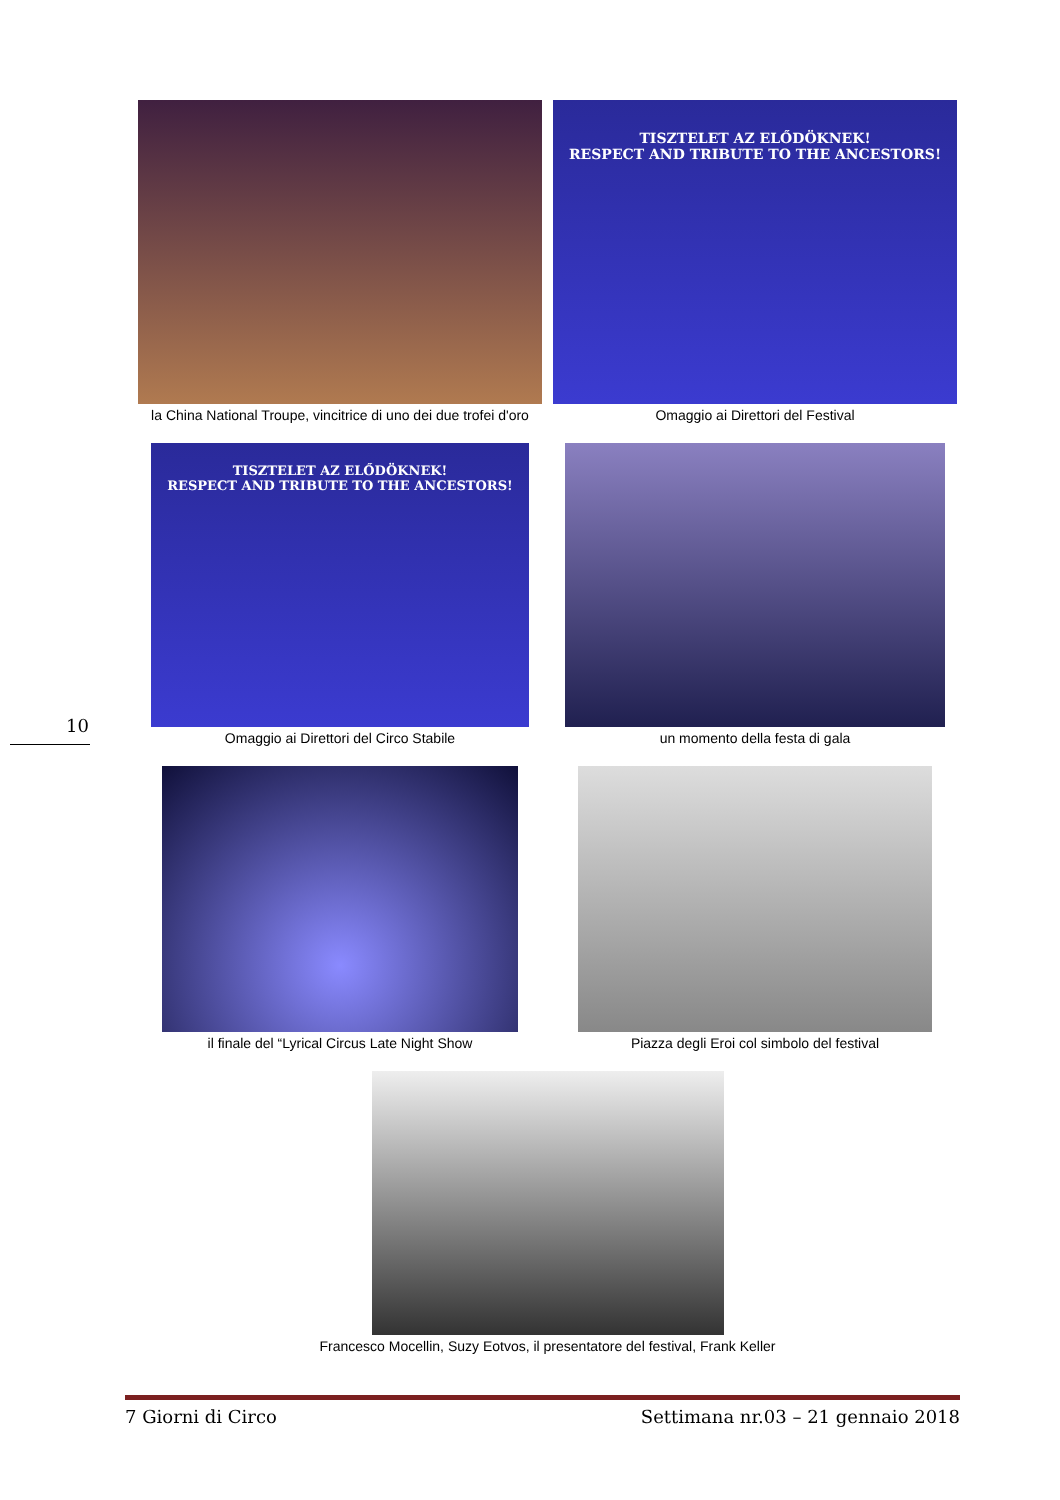la China National Troupe, vincitrice di uno dei due trofei d'oro
TISZTELET AZ ELŐDÖKNEK!
RESPECT AND TRIBUTE TO THE ANCESTORS!
Omaggio ai Direttori del Festival
TISZTELET AZ ELŐDÖKNEK!
RESPECT AND TRIBUTE TO THE ANCESTORS!
Omaggio ai Direttori del Circo Stabile
un momento della festa di gala
il finale del “Lyrical Circus Late Night Show Piazza degli Eroi col simbolo del festival
Francesco Mocellin, Suzy Eotvos, il presentatore del festival, Frank Keller
10
7 Giorni di Circo Settimana nr.03 – 21 gennaio 2018